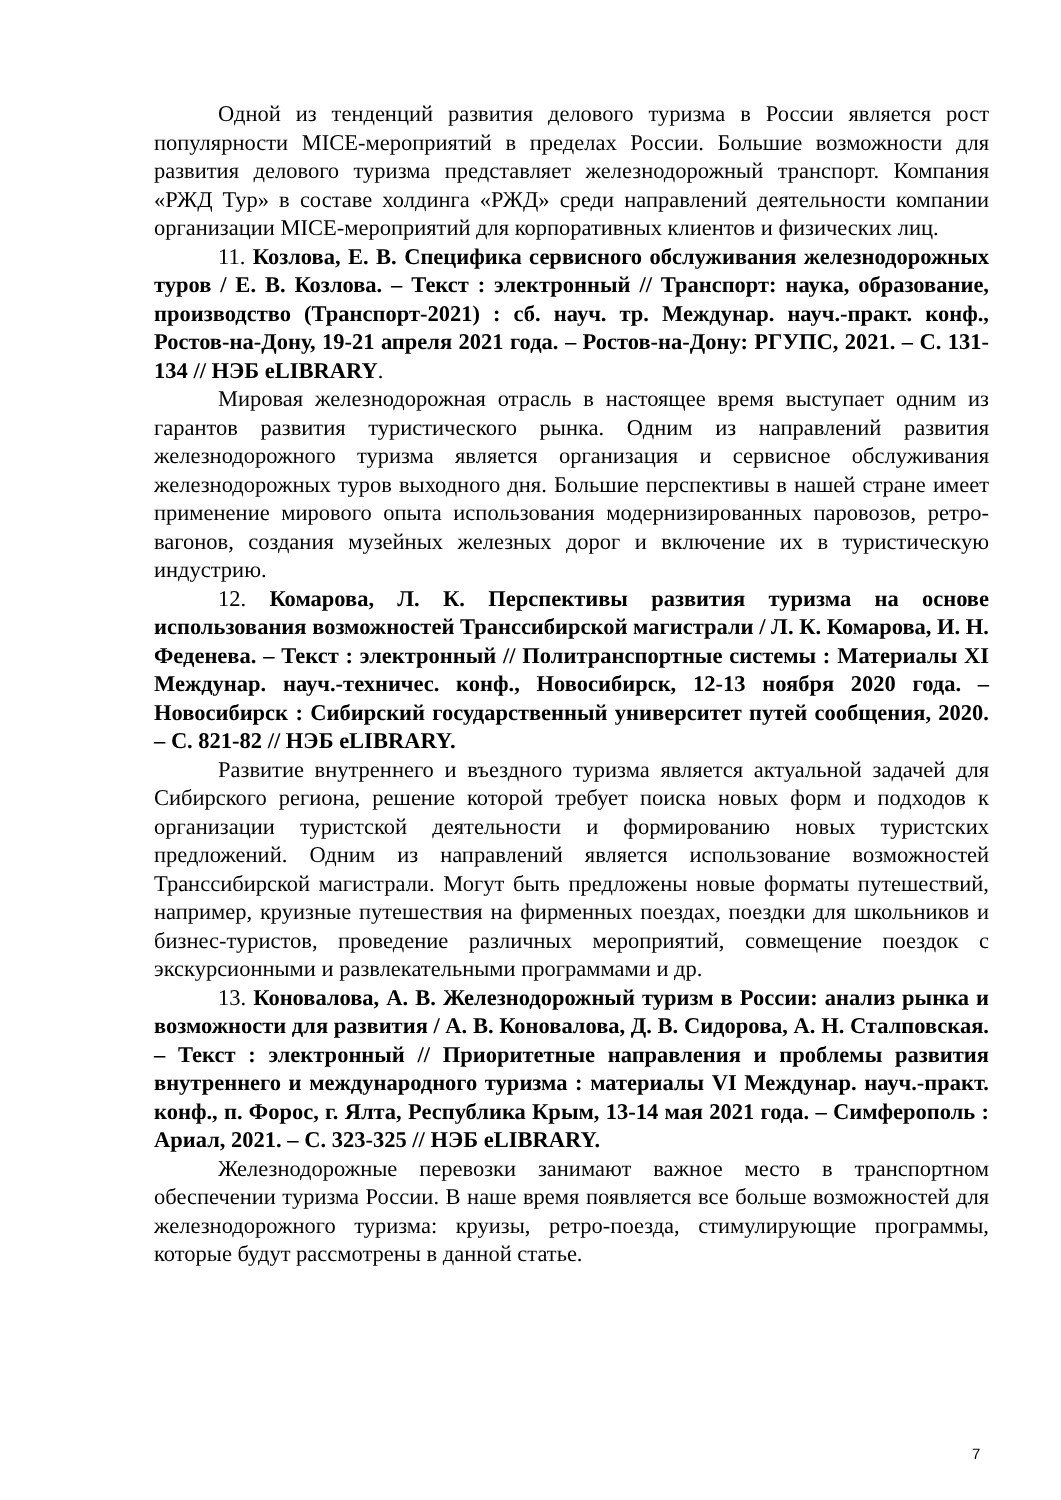Одной из тенденций развития делового туризма в России является рост популярности MICE-мероприятий в пределах России. Большие возможности для развития делового туризма представляет железнодорожный транспорт. Компания «РЖД Тур» в составе холдинга «РЖД» среди направлений деятельности компании организации MICE-мероприятий для корпоративных клиентов и физических лиц.
11. Козлова, Е. В. Специфика сервисного обслуживания железнодорожных туров / Е. В. Козлова. – Текст : электронный // Транспорт: наука, образование, производство (Транспорт-2021) : сб. науч. тр. Междунар. науч.-практ. конф., Ростов-на-Дону, 19-21 апреля 2021 года. – Ростов-на-Дону: РГУПС, 2021. – С. 131-134 // НЭБ eLIBRARY.
Мировая железнодорожная отрасль в настоящее время выступает одним из гарантов развития туристического рынка. Одним из направлений развития железнодорожного туризма является организация и сервисное обслуживания железнодорожных туров выходного дня. Большие перспективы в нашей стране имеет применение мирового опыта использования модернизированных паровозов, ретро-вагонов, создания музейных железных дорог и включение их в туристическую индустрию.
12. Комарова, Л. К. Перспективы развития туризма на основе использования возможностей Транссибирской магистрали / Л. К. Комарова, И. Н. Феденева. – Текст : электронный // Политранспортные системы : Материалы XI Междунар. науч.-техничес. конф., Новосибирск, 12-13 ноября 2020 года. – Новосибирск : Сибирский государственный университет путей сообщения, 2020. – С. 821-82 // НЭБ eLIBRARY.
Развитие внутреннего и въездного туризма является актуальной задачей для Сибирского региона, решение которой требует поиска новых форм и подходов к организации туристской деятельности и формированию новых туристских предложений. Одним из направлений является использование возможностей Транссибирской магистрали. Могут быть предложены новые форматы путешествий, например, круизные путешествия на фирменных поездах, поездки для школьников и бизнес-туристов, проведение различных мероприятий, совмещение поездок с экскурсионными и развлекательными программами и др.
13. Коновалова, А. В. Железнодорожный туризм в России: анализ рынка и возможности для развития / А. В. Коновалова, Д. В. Сидорова, А. Н. Сталповская. – Текст : электронный // Приоритетные направления и проблемы развития внутреннего и международного туризма : материалы VI Междунар. науч.-практ. конф., п. Форос, г. Ялта, Республика Крым, 13-14 мая 2021 года. – Симферополь : Ариал, 2021. – С. 323-325 // НЭБ eLIBRARY.
Железнодорожные перевозки занимают важное место в транспортном обеспечении туризма России. В наше время появляется все больше возможностей для железнодорожного туризма: круизы, ретро-поезда, стимулирующие программы, которые будут рассмотрены в данной статье.
7